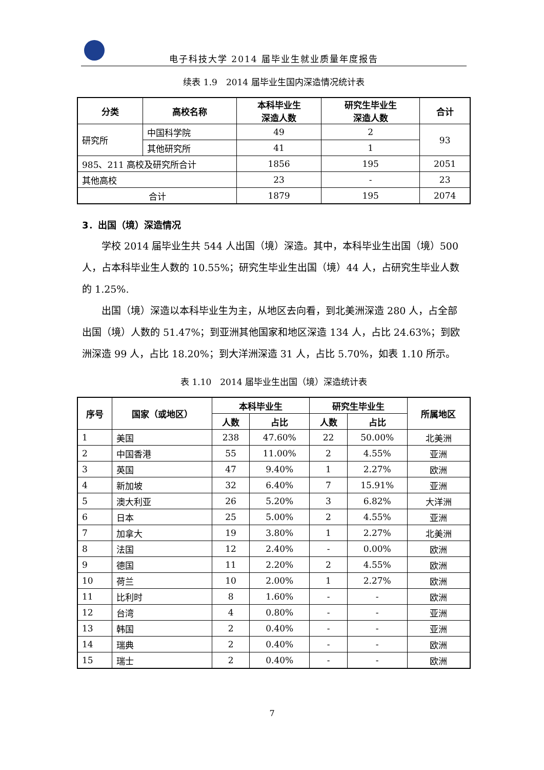电子科技大学 2014 届毕业生就业质量年度报告
续表 1.9　2014 届毕业生国内深造情况统计表
| 分类 | 高校名称 | 本科毕业生 深造人数 | 研究生毕业生 深造人数 | 合计 |
| --- | --- | --- | --- | --- |
| 研究所 | 中国科学院 | 49 | 2 | 93 |
| | 其他研究所 | 41 | 1 | |
| 985、211 高校及研究所合计 | | 1856 | 195 | 2051 |
| 其他高校 | | 23 | - | 23 |
| 合计 | | 1879 | 195 | 2074 |
3．出国（境）深造情况
学校 2014 届毕业生共 544 人出国（境）深造。其中，本科毕业生出国（境）500 人，占本科毕业生人数的 10.55%；研究生毕业生出国（境）44 人，占研究生毕业人数的 1.25%.
出国（境）深造以本科毕业生为主，从地区去向看，到北美洲深造 280 人，占全部出国（境）人数的 51.47%；到亚洲其他国家和地区深造 134 人，占比 24.63%；到欧洲深造 99 人，占比 18.20%；到大洋洲深造 31 人，占比 5.70%，如表 1.10 所示。
表 1.10　2014 届毕业生出国（境）深造统计表
| 序号 | 国家（或地区） | 本科毕业生 | | 研究生毕业生 | | 所属地区 |
| --- | --- | --- | --- | --- | --- | --- |
| | | 人数 | 占比 | 人数 | 占比 | |
| 1 | 美国 | 238 | 47.60% | 22 | 50.00% | 北美洲 |
| 2 | 中国香港 | 55 | 11.00% | 2 | 4.55% | 亚洲 |
| 3 | 英国 | 47 | 9.40% | 1 | 2.27% | 欧洲 |
| 4 | 新加坡 | 32 | 6.40% | 7 | 15.91% | 亚洲 |
| 5 | 澳大利亚 | 26 | 5.20% | 3 | 6.82% | 大洋洲 |
| 6 | 日本 | 25 | 5.00% | 2 | 4.55% | 亚洲 |
| 7 | 加拿大 | 19 | 3.80% | 1 | 2.27% | 北美洲 |
| 8 | 法国 | 12 | 2.40% | - | 0.00% | 欧洲 |
| 9 | 德国 | 11 | 2.20% | 2 | 4.55% | 欧洲 |
| 10 | 荷兰 | 10 | 2.00% | 1 | 2.27% | 欧洲 |
| 11 | 比利时 | 8 | 1.60% | - | - | 欧洲 |
| 12 | 台湾 | 4 | 0.80% | - | - | 亚洲 |
| 13 | 韩国 | 2 | 0.40% | - | - | 亚洲 |
| 14 | 瑞典 | 2 | 0.40% | - | - | 欧洲 |
| 15 | 瑞士 | 2 | 0.40% | - | - | 欧洲 |
7